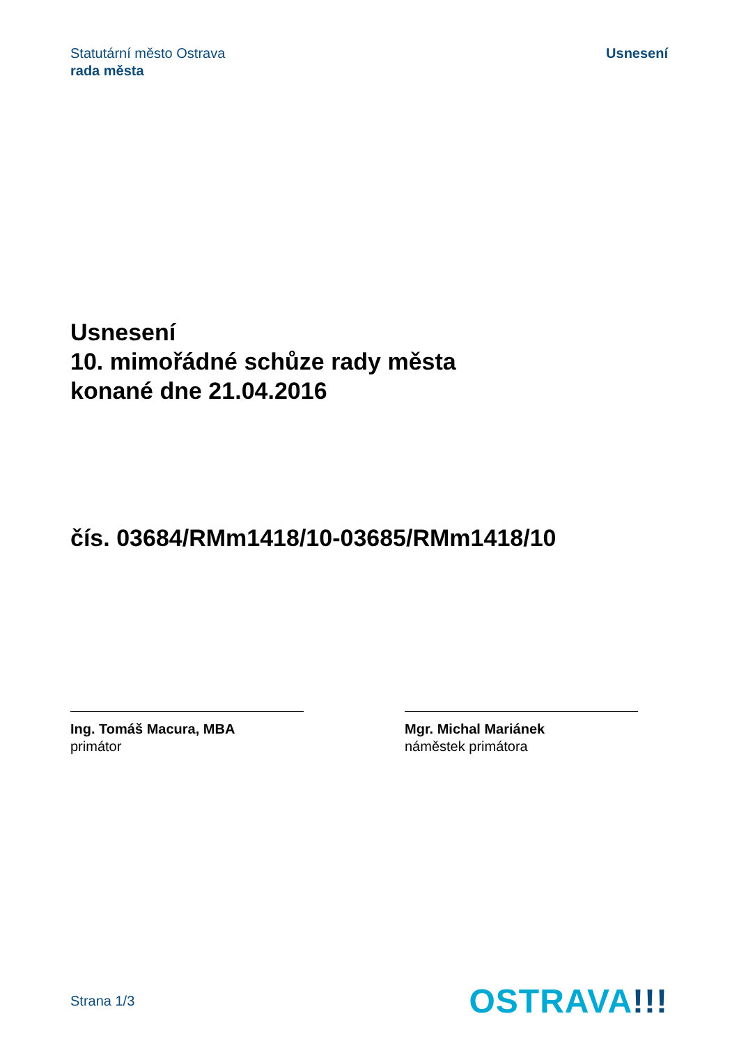Statutární město Ostrava
rada města
Usnesení
Usnesení
10. mimořádné schůze rady města
konané dne 21.04.2016
čís. 03684/RMm1418/10-03685/RMm1418/10
Ing. Tomáš Macura, MBA
primátor
Mgr. Michal Mariánek
náměstek primátora
Strana 1/3
OSTRAVA!!!